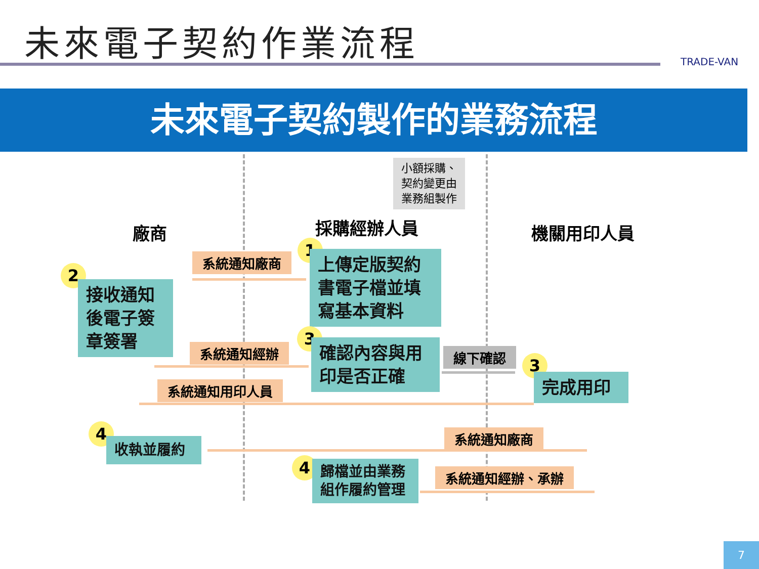未來電子契約作業流程
TRADE-VAN
未來電子契約製作的業務流程
廠商 採購經辦人員
小額採購、
契約變更由
業務組製作
機關用印人員
系統通知廠商
1
上傳定版契約書電子檔並填寫基本資料
2
接收通知後電子簽章簽署
系統通知經辦
3
確認內容與用印是否正確
線下確認 3
完成用印
系統通知用印人員
4
收執並履約
系統通知廠商
4
歸檔並由業務組作履約管理
系統通知經辦、承辦
7